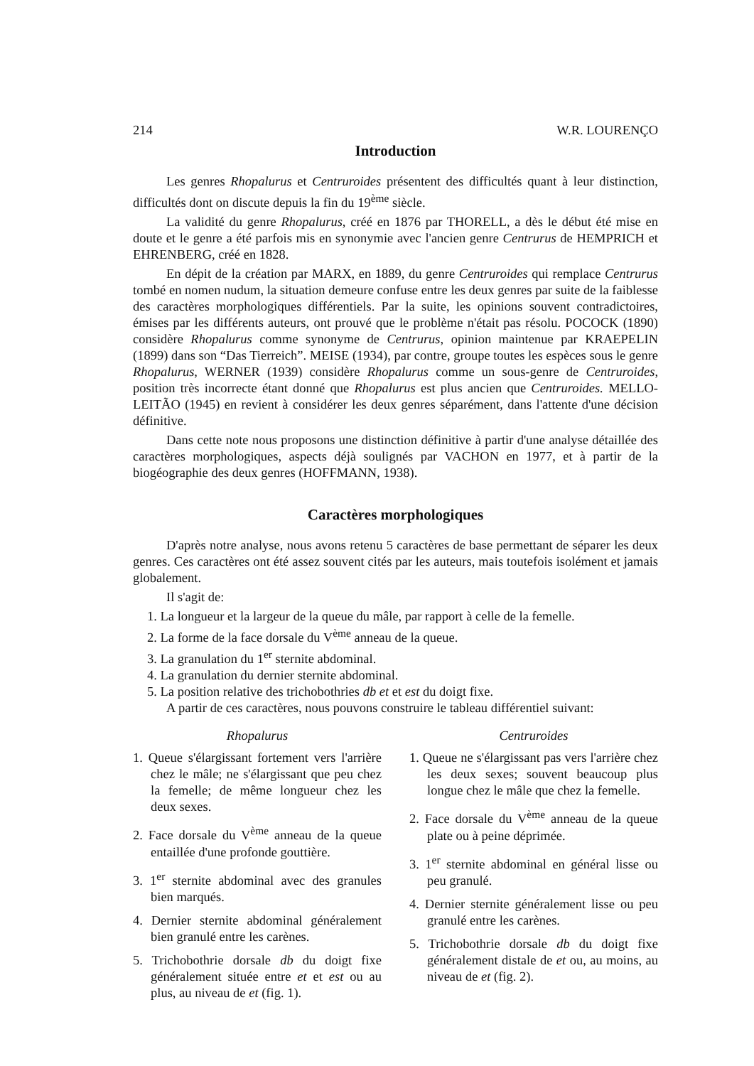214 W.R. LOURENÇO
Introduction
Les genres Rhopalurus et Centruroides présentent des difficultés quant à leur distinction, difficultés dont on discute depuis la fin du 19<sup>ème</sup> siècle.
La validité du genre Rhopalurus, créé en 1876 par THORELL, a dès le début été mise en doute et le genre a été parfois mis en synonymie avec l'ancien genre Centrurus de HEMPRICH et EHRENBERG, créé en 1828.
En dépit de la création par MARX, en 1889, du genre Centruroides qui remplace Centrurus tombé en nomen nudum, la situation demeure confuse entre les deux genres par suite de la faiblesse des caractères morphologiques différentiels. Par la suite, les opinions souvent contradictoires, émises par les différents auteurs, ont prouvé que le problème n'était pas résolu. POCOCK (1890) considère Rhopalurus comme synonyme de Centrurus, opinion maintenue par KRAEPELIN (1899) dans son “Das Tierreich”. MEISE (1934), par contre, groupe toutes les espèces sous le genre Rhopalurus, WERNER (1939) considère Rhopalurus comme un sous-genre de Centruroides, position très incorrecte étant donné que Rhopalurus est plus ancien que Centruroides. MELLO-LEITÃO (1945) en revient à considérer les deux genres séparément, dans l'attente d'une décision définitive.
Dans cette note nous proposons une distinction définitive à partir d'une analyse détaillée des caractères morphologiques, aspects déjà soulignés par VACHON en 1977, et à partir de la biogéographie des deux genres (HOFFMANN, 1938).
Caractères morphologiques
D'après notre analyse, nous avons retenu 5 caractères de base permettant de séparer les deux genres. Ces caractères ont été assez souvent cités par les auteurs, mais toutefois isolément et jamais globalement.
Il s'agit de:
1. La longueur et la largeur de la queue du mâle, par rapport à celle de la femelle.
2. La forme de la face dorsale du V<sup>ème</sup> anneau de la queue.
3. La granulation du 1<sup>er</sup> sternite abdominal.
4. La granulation du dernier sternite abdominal.
5. La position relative des trichobothries db et et est du doigt fixe.
A partir de ces caractères, nous pouvons construire le tableau différentiel suivant:
Rhopalurus
1. Queue s'élargissant fortement vers l'arrière chez le mâle; ne s'élargissant que peu chez la femelle; de même longueur chez les deux sexes.
2. Face dorsale du V<sup>ème</sup> anneau de la queue entaillée d'une profonde gouttière.
3. 1<sup>er</sup> sternite abdominal avec des granules bien marqués.
4. Dernier sternite abdominal généralement bien granulé entre les carènes.
5. Trichobothrie dorsale db du doigt fixe généralement située entre et et est ou au plus, au niveau de et (fig. 1).
Centruroides
1. Queue ne s'élargissant pas vers l'arrière chez les deux sexes; souvent beaucoup plus longue chez le mâle que chez la femelle.
2. Face dorsale du V<sup>ème</sup> anneau de la queue plate ou à peine déprimée.
3. 1<sup>er</sup> sternite abdominal en général lisse ou peu granulé.
4. Dernier sternite généralement lisse ou peu granulé entre les carènes.
5. Trichobothrie dorsale db du doigt fixe généralement distale de et ou, au moins, au niveau de et (fig. 2).